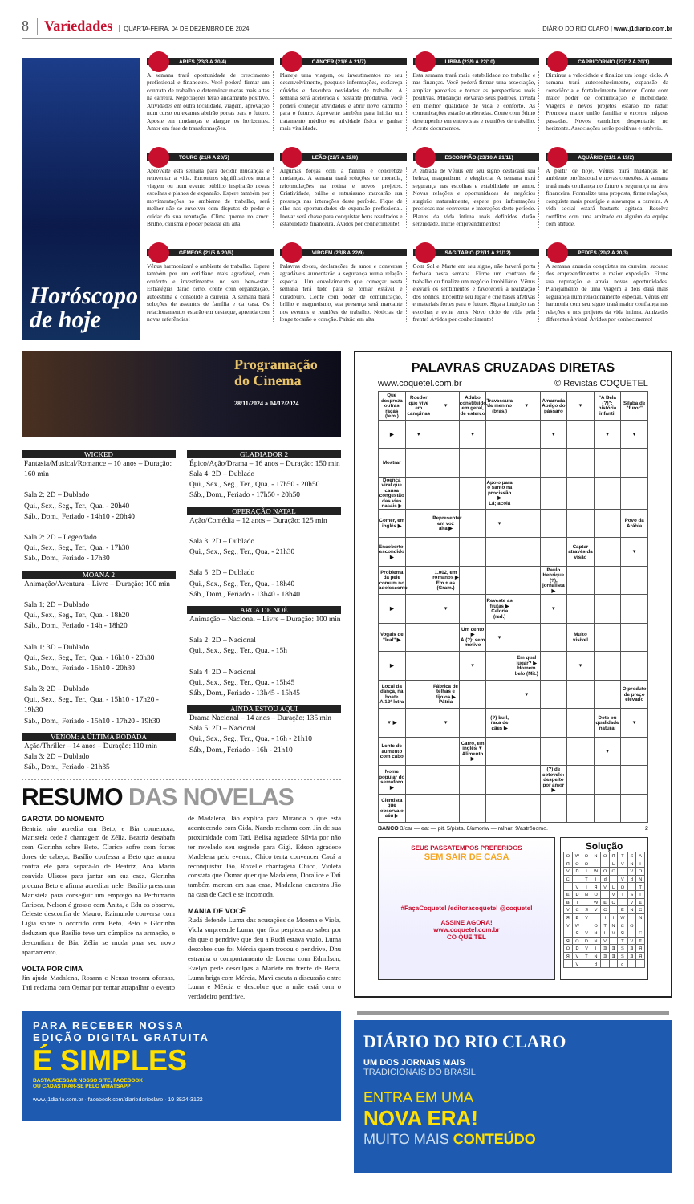8 Variedades QUARTA-FEIRA, 04 DE DEZEMBRO DE 2024 DIÁRIO DO RIO CLARO | www.j1diario.com.br
Horóscopo de hoje
ÁRIES (23/3 A 20/4)
A semana trará oportunidade de crescimento profissional e financeiro. Você poderá firmar um contrato de trabalho e determinar metas mais altas na carreira. Negociações terão andamento positivo. Atividades em outra localidade, viagem, aprovação num curso ou exames abrirão portas para o futuro. Aposte em mudanças e alargue os horizontes. Amor em fase de transformações.
CÂNCER (21/6 A 21/7)
Planeje uma viagem, ou investimentos no seu desenvolvimento, pesquise informações, esclareça dúvidas e descubra novidades de trabalho. A semana será acelerada e bastante produtiva. Você poderá começar atividades e abrir novo caminho para o futuro. Aproveite também para iniciar um tratamento médico ou atividade física e ganhar mais vitalidade.
LIBRA (23/9 A 22/10)
Esta semana trará mais estabilidade no trabalho e nas finanças. Você poderá firmar uma associação, ampliar parcerias e tornar as perspectivas mais positivas. Mudanças elevarão seus padrões, invista em melhor qualidade de vida e conforto. As comunicações estarão aceleradas. Conte com ótimo desempenho em entrevistas e reuniões de trabalho. Acerte documentos.
CAPRICÓRNIO (22/12 A 20/1)
Diminua a velocidade e finalize um longo ciclo. A semana trará autoconhecimento, expansão da consciência e fortalecimento interior. Conte com maior poder de comunicação e mobilidade. Viagens e novos projetos estarão no radar. Promova maior união familiar e encerre mágoas passadas. Novos caminhos despontarão no horizonte. Associações serão positivas e estáveis.
TOURO (21/4 A 20/5)
Aproveite esta semana para decidir mudanças e reinventar a vida. Encontros significativos numa viagem ou num evento público inspirarão novas escolhas e planos de expansão. Espere também por movimentações no ambiente de trabalho, será melhor não se envolver com disputas de poder e cuidar da sua reputação. Clima quente no amor. Brilho, carisma e poder pessoal em alta!
LEÃO (22/7 A 22/8)
Algumas forças com a família e concretize mudanças. A semana trará soluções de moradia, reformulações na rotina e novos projetos. Criatividade, brilho e entusiasmo marcarão sua presença nas interações deste período. Fique de olho nas oportunidades de expansão profissional. Inovar será chave para conquistar bons resultados e estabilidade financeira. Ávidos por conhecimento!
ESCORPIÃO (23/10 A 21/11)
A entrada de Vênus em seu signo destacará sua beleza, magnetismo e elegância. A semana trará segurança nas escolhas e estabilidade no amor. Novas relações e oportunidades de negócios surgirão naturalmente, espere por informações preciosas nas conversas e interações deste período. Planos da vida íntima mais definidos darão serenidade. Inicie empreendimentos!
AQUÁRIO (21/1 A 19/2)
A partir de hoje, Vênus trará mudanças no ambiente profissional e novas conexões. A semana trará mais confiança no futuro e segurança na área financeira. Formalize uma proposta, firme relações, conquiste mais prestígio e alavanque a carreira. A vida social estará bastante agitada. Resolva conflitos com uma amizade ou alguém da equipe com atitude.
GÊMEOS (21/5 A 20/6)
Vênus harmonizará o ambiente de trabalho. Espere também por um cotidiano mais agradável, com conforto e investimentos no seu bem-estar. Estratégias darão certo, conte com organização, autoestima e consolide a carreira. A semana trará soluções de assuntos de família e da casa. Os relacionamentos estarão em destaque, aprenda com novas referências!
VIRGEM (23/8 A 22/9)
Palavras doces, declarações de amor e conversas agradáveis aumentarão a segurança numa relação especial. Um envolvimento que começar nesta semana terá tudo para se tornar estável e duradouro. Conte com poder de comunicação, brilho e magnetismo, sua presença será marcante nos eventos e reuniões de trabalho. Notícias de longe tocarão o coração. Paixão em alta!
SAGITÁRIO (22/11 A 21/12)
Com Sol e Marte em seu signo, não haverá porta fechada nesta semana. Firme um contrato de trabalho ou finalize um negócio imobiliário. Vênus elevará os sentimentos e favorecerá a realização dos sonhos. Encontre seu lugar e crie bases afetivas e materiais fortes para o futuro. Siga a intuição nas escolhas e evite erros. Novo ciclo de vida pela frente! Ávidos por conhecimento!
PEIXES (20/2 A 20/3)
A semana anuncia conquistas na carreira, sucesso dos empreendimentos e maior exposição. Firme sua reputação e atraia novas oportunidades. Planejamento de uma viagem a dois dará mais segurança num relacionamento especial. Vênus em harmonia com seu signo trará maior confiança nas relações e nos projetos da vida íntima. Amizades diferentes à vista! Ávidos por conhecimento!
Programação do Cinema
28/11/2024 a 04/12/2024
WICKED
Fantasia/Musical/Romance – 10 anos – Duração: 160 min
Sala 2: 2D – Dublado
Qui., Sex., Seg., Ter., Qua. - 20h40
Sáb., Dom., Feriado - 14h10 - 20h40
Sala 2: 2D – Legendado
Qui., Sex., Seg., Ter., Qua. - 17h30
Sáb., Dom., Feriado - 17h30
MOANA 2
Animação/Aventura – Livre – Duração: 100 min
Sala 1: 2D – Dublado
Qui., Sex., Seg., Ter., Qua. - 18h20
Sáb., Dom., Feriado - 14h - 18h20
Sala 1: 3D – Dublado
Qui., Sex., Seg., Ter., Qua. - 16h10 - 20h30
Sáb., Dom., Feriado - 16h10 - 20h30
Sala 3: 2D – Dublado
Qui., Sex., Seg., Ter., Qua. - 15h10 - 17h20 - 19h30
Sáb., Dom., Feriado - 15h10 - 17h20 - 19h30
VENOM: A ÚLTIMA RODADA
Ação/Thriller – 14 anos – Duração: 110 min
Sala 3: 2D – Dublado
Sáb., Dom., Feriado - 21h35
GLADIADOR 2
Épico/Ação/Drama – 16 anos – Duração: 150 min
Sala 4: 2D – Dublado
Qui., Sex., Seg., Ter., Qua. - 17h50 - 20h50
Sáb., Dom., Feriado - 17h50 - 20h50
OPERAÇÃO NATAL
Ação/Comédia – 12 anos – Duração: 125 min
Sala 3: 2D – Dublado
Qui., Sex., Seg., Ter., Qua. - 21h30
Sala 5: 2D – Dublado
Qui., Sex., Seg., Ter., Qua. - 18h40
Sáb., Dom., Feriado - 13h40 - 18h40
ARCA DE NOÉ
Animação – Nacional – Livre – Duração: 100 min
Sala 2: 2D – Nacional
Qui., Sex., Seg., Ter., Qua. - 15h
Sala 4: 2D – Nacional
Qui., Sex., Seg., Ter., Qua. - 15h45
Sáb., Dom., Feriado - 13h45 - 15h45
AINDA ESTOU AQUI
Drama Nacional – 14 anos – Duração: 135 min
Sala 5: 2D – Nacional
Qui., Sex., Seg., Ter., Qua. - 16h - 21h10
Sáb., Dom., Feriado - 16h - 21h10
RESUMO DAS NOVELAS
GAROTA DO MOMENTO
Beatriz não acredita em Beto, e Bia comemora. Maristela cede à chantagem de Zélia. Beatriz desabafa com Glorinha sobre Beto. Clarice sofre com fortes dores de cabeça. Basílio confessa a Beto que armou contra ele para separá-lo de Beatriz. Ana Maria convida Ulisses para jantar em sua casa. Glorinha procura Beto e afirma acreditar nele. Basílio pressiona Maristela para conseguir um emprego na Perfumaria Carioca. Nelson é grosso com Anita, e Edu os observa. Celeste desconfia de Mauro. Raimundo conversa com Lígia sobre o ocorrido com Beto. Beto e Glorinha deduzem que Basílio teve um cúmplice na armação, e desconfiam de Bia. Zélia se muda para seu novo apartamento.
VOLTA POR CIMA
Jin ajuda Madalena. Rosana e Neuza trocam ofensas. Tati reclama com Osmar por tentar atrapalhar o evento de Madalena. Jão explica para Miranda o que está acontecendo com Cida. Nando reclama com Jin de sua proximidade com Tati. Belisa agradece Silvia por não ter revelado seu segredo para Gigi. Edson agradece Madelena pelo evento. Chico tenta convencer Cacá a reconquistar Jão. Roxelle chantageia Chico. Violeta constata que Osmar quer que Madalena, Doralice e Tati também morem em sua casa. Madalena encontra Jão na casa de Cacá e se incomoda.
MANIA DE VOCÊ
Rudá defende Luma das acusações de Moema e Viola. Viola surpreende Luma, que fica perplexa ao saber por ela que o pendrive que deu a Rudá estava vazio. Luma descobre que foi Mércia quem trocou o pendrive. Dhu estranha o comportamento de Lorena com Edmilson. Evelyn pede desculpas a Marlete na frente de Berta. Luma briga com Mércia. Mavi escuta a discussão entre Luma e Mércia e descobre que a mãe está com o verdadeiro pendrive.
PARA RECEBER NOSSA
EDIÇÃO DIGITAL GRATUITA
É SIMPLES
BASTA ACESSAR NOSSO SITE, FACEBOOK
OU CADASTRAR-SE PELO WHATSAPP
www.j1diario.com.br · facebook.com/diariodorioclaro · 19 3524-3122
PALAVRAS CRUZADAS DIRETAS
www.coquetel.com.br © Revistas COQUETEL
| Que despreza outras raças (fem.) | Roedor que vive em campinas | ▼ | Adubo constituído, em geral, de esterco | Travessura de menino (bras.) | ▼ | Amarrada Abrigo do pássaro | ▼ | "A Bela (?)": história infantil | Sílaba de "furor" |
| ▶ | ▼ | | ▼ | | | ▼ | | ▼ | ▼ |
| Mostrar | | | | | | | | | |
| Doença viral que causa congestão das vias nasais ▶ | | | | Apoio para o santo na procissão ▶ Lá; acolá | | | | | |
| Comer, em inglês ▶ | | Representar em voz alta ▶ | | ▼ | | | | | Povo da Arábia |
| Encoberto; escondido ▶ | | | | | | | Captar através da visão | | ▼ |
| Problema da pele comum no adolescente | | 1.002, em romanos ▶ Em + as (Gram.) | | | | Paulo Henrique (?), jornalista ▶ | | | |
| ▶ | | ▼ | | Reveste as frutas ▶ Caloria (red.) | | ▼ | | | |
| Vogais de "leal" ▶ | | | Um cento ▶ À (?): sem motivo | ▼ | | | Muito visível | | |
| ▶ | | | ▼ | | Em qual lugar? ▶ Homem belo (Mit.) | | ▼ | | |
| Local da dança, na boate A 12ª letra | | Fábrica de telhas e tijolos ▶ Pátria | | | ▼ | | | | O produto de preço elevado |
| ▼ ▶ | | ▼ | | (?)-bull, raça de cães ▶ | | | | Dote ou qualidade natural | ▼ |
| Lente de aumento com cabo | | | Carro, em inglês ▼ Alimento ▶ | | | | | ▼ | |
| Nome popular do semáforo ▶ | | | | | | (?) de cotovelo: despeito por amor ▶ | | | |
| Cientista que observa o céu ▶ | | | | | | | | | |
BANCO 3/car — eat — pit. 5/pista. 6/amoriw — ralhar. 9/astrônomo. 2
SEUS PASSATEMPOS PREFERIDOS
SEM SAIR DE CASA
#FaçaCoquetel /editoracoquetel @coquetel
ASSINE AGORA!
www.coquetel.com.br
CO QUE TEL
Solução
| O | W | O | N | O | Я | T | S | A |
| Я | O | O | | | L | V | N | I |
| V | D | I | W | O | C | | V | O |
| C | | T | I | d | | V | d | N |
| | V | I | Я | V | L | O | | T |
| E | D | N | O | | V | T | S | I |
| B | I | | W | E | C | | V | E |
| V | C | S | V | C | | E | N | C |
| Я | E | V | | I | I | W | | N |
| V | W | | O | T | N | C | O | |
| | Я | V | H | L | V | Я | | C |
| Я | O | D | N | V | | T | V | E |
| O | D | V | I | Ǝ | Ǝ | S | Ǝ | Я |
| Я | V | T | N | Ǝ | Ǝ | S | Ǝ | Я |
| | V | | d | | | d | | |
DIÁRIO DO RIO CLARO
UM DOS JORNAIS MAIS
TRADICIONAIS DO BRASIL
ENTRA EM UMA
NOVA ERA!
MUITO MAIS CONTEÚDO